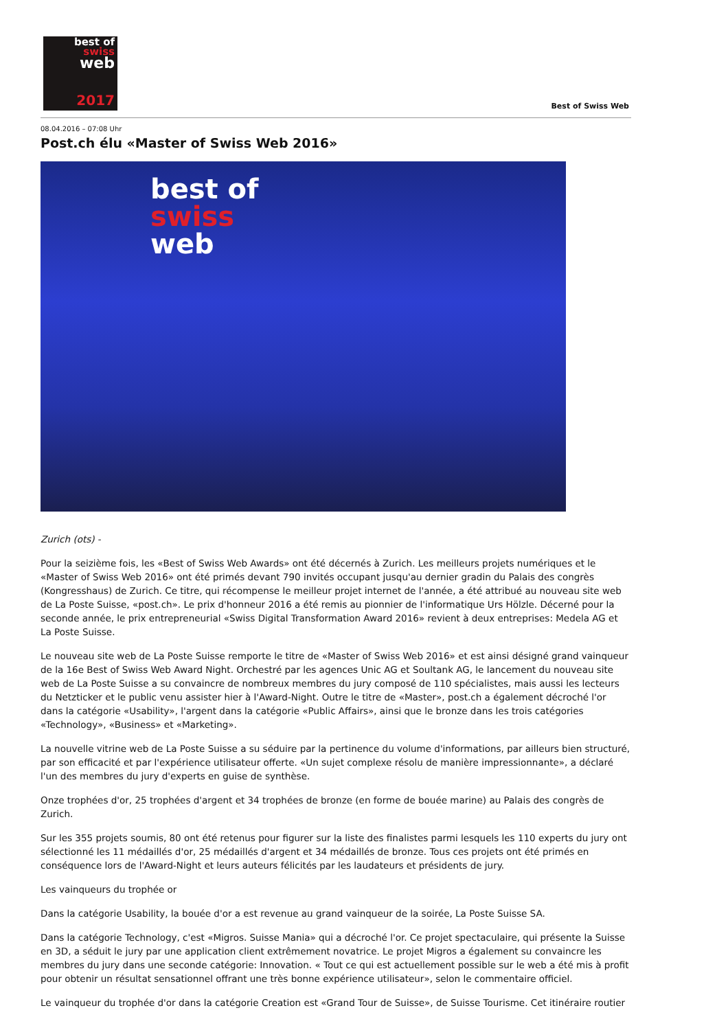best of
swiss
web
2017
Best of Swiss Web
08.04.2016 – 07:08 Uhr
Post.ch élu «Master of Swiss Web 2016»
best of
swiss
web
Zurich (ots) -
Pour la seizième fois, les «Best of Swiss Web Awards» ont été décernés à Zurich. Les meilleurs projets numériques et le «Master of Swiss Web 2016» ont été primés devant 790 invités occupant jusqu'au dernier gradin du Palais des congrès (Kongresshaus) de Zurich. Ce titre, qui récompense le meilleur projet internet de l'année, a été attribué au nouveau site web de La Poste Suisse, «post.ch». Le prix d'honneur 2016 a été remis au pionnier de l'informatique Urs Hölzle. Décerné pour la seconde année, le prix entrepreneurial «Swiss Digital Transformation Award 2016» revient à deux entreprises: Medela AG et La Poste Suisse.
Le nouveau site web de La Poste Suisse remporte le titre de «Master of Swiss Web 2016» et est ainsi désigné grand vainqueur de la 16e Best of Swiss Web Award Night. Orchestré par les agences Unic AG et Soultank AG, le lancement du nouveau site web de La Poste Suisse a su convaincre de nombreux membres du jury composé de 110 spécialistes, mais aussi les lecteurs du Netzticker et le public venu assister hier à l'Award-Night. Outre le titre de «Master», post.ch a également décroché l'or dans la catégorie «Usability», l'argent dans la catégorie «Public Affairs», ainsi que le bronze dans les trois catégories «Technology», «Business» et «Marketing».
La nouvelle vitrine web de La Poste Suisse a su séduire par la pertinence du volume d'informations, par ailleurs bien structuré, par son efficacité et par l'expérience utilisateur offerte. «Un sujet complexe résolu de manière impressionnante», a déclaré l'un des membres du jury d'experts en guise de synthèse.
Onze trophées d'or, 25 trophées d'argent et 34 trophées de bronze (en forme de bouée marine) au Palais des congrès de Zurich.
Sur les 355 projets soumis, 80 ont été retenus pour figurer sur la liste des finalistes parmi lesquels les 110 experts du jury ont sélectionné les 11 médaillés d'or, 25 médaillés d'argent et 34 médaillés de bronze. Tous ces projets ont été primés en conséquence lors de l'Award-Night et leurs auteurs félicités par les laudateurs et présidents de jury.
Les vainqueurs du trophée or
Dans la catégorie Usability, la bouée d'or a est revenue au grand vainqueur de la soirée, La Poste Suisse SA.
Dans la catégorie Technology, c'est «Migros. Suisse Mania» qui a décroché l'or. Ce projet spectaculaire, qui présente la Suisse en 3D, a séduit le jury par une application client extrêmement novatrice. Le projet Migros a également su convaincre les membres du jury dans une seconde catégorie: Innovation. « Tout ce qui est actuellement possible sur le web a été mis à profit pour obtenir un résultat sensationnel offrant une très bonne expérience utilisateur», selon le commentaire officiel.
Le vainqueur du trophée d'or dans la catégorie Creation est «Grand Tour de Suisse», de Suisse Tourisme. Cet itinéraire routier